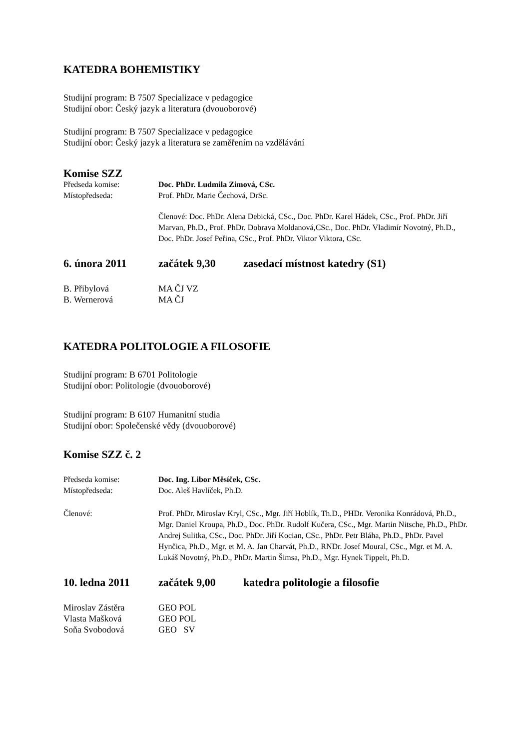KATEDRA BOHEMISTIKY
Studijní program: B 7507 Specializace v pedagogice
Studijní obor: Český jazyk a literatura (dvouoborové)
Studijní program: B 7507 Specializace v pedagogice
Studijní obor: Český jazyk a literatura se zaměřením na vzdělávání
Komise SZZ
Předseda komise: Doc. PhDr. Ludmila Zimová, CSc.
Místopředseda: Prof. PhDr. Marie Čechová, DrSc.
Členové: Doc. PhDr. Alena Debická, CSc., Doc. PhDr. Karel Hádek, CSc., Prof. PhDr. Jiří Marvan, Ph.D., Prof. PhDr. Dobrava Moldanová,CSc., Doc. PhDr. Vladimír Novotný, Ph.D., Doc. PhDr. Josef Peřina, CSc., Prof. PhDr. Viktor Viktora, CSc.
6. února 2011 začátek 9,30 zasedací místnost katedry (S1)
B. Přibylová MA ČJ VZ
B. Wernerová MA ČJ
KATEDRA POLITOLOGIE A FILOSOFIE
Studijní program: B 6701 Politologie
Studijní obor: Politologie (dvouoborové)
Studijní program: B 6107 Humanitní studia
Studijní obor: Společenské vědy (dvouoborové)
Komise SZZ č. 2
Předseda komise: Doc. Ing. Libor Měsíček, CSc.
Místopředseda: Doc. Aleš Havlíček, Ph.D.
Členové: Prof. PhDr. Miroslav Kryl, CSc., Mgr. Jiří Hoblík, Th.D., PHDr. Veronika Konrádová, Ph.D., Mgr. Daniel Kroupa, Ph.D., Doc. PhDr. Rudolf Kučera, CSc., Mgr. Martin Nitsche, Ph.D., PhDr. Andrej Sulitka, CSc., Doc. PhDr. Jiří Kocian, CSc., PhDr. Petr Bláha, Ph.D., PhDr. Pavel Hynčica, Ph.D., Mgr. et M. A. Jan Charvát, Ph.D., RNDr. Josef Moural, CSc., Mgr. et M. A. Lukáš Novotný, Ph.D., PhDr. Martin Šimsa, Ph.D., Mgr. Hynek Tippelt, Ph.D.
10. ledna 2011 začátek 9,00 katedra politologie a filosofie
Miroslav Zástěra GEO POL
Vlasta Mašková GEO POL
Soňa Svobodová GEO SV